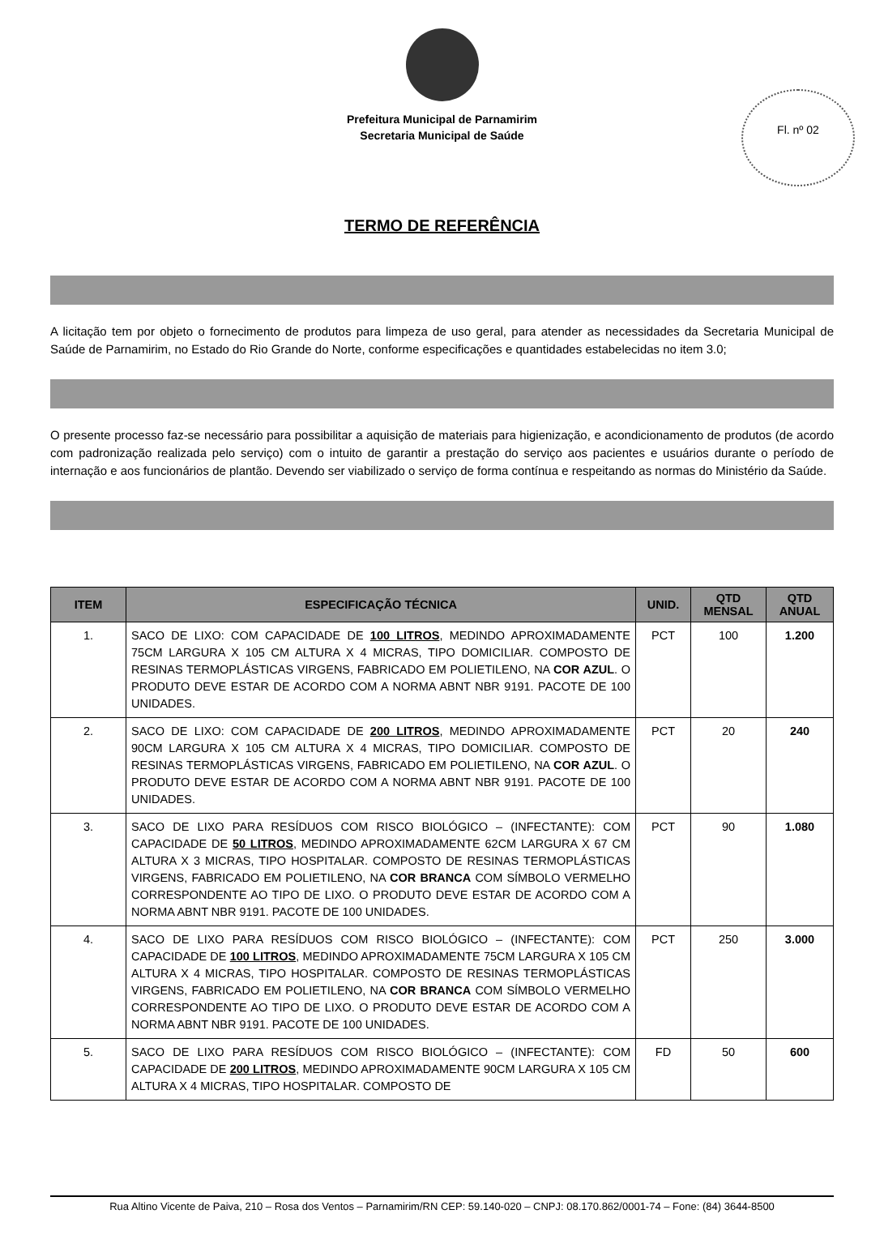Prefeitura Municipal de Parnamirim
Secretaria Municipal de Saúde
Fl. nº 02
TERMO DE REFERÊNCIA
A licitação tem por objeto o fornecimento de produtos para limpeza de uso geral, para atender as necessidades da Secretaria Municipal de Saúde de Parnamirim, no Estado do Rio Grande do Norte, conforme especificações e quantidades estabelecidas no item 3.0;
O presente processo faz-se necessário para possibilitar a aquisição de materiais para higienização, e acondicionamento de produtos (de acordo com padronização realizada pelo serviço) com o intuito de garantir a prestação do serviço aos pacientes e usuários durante o período de internação e aos funcionários de plantão. Devendo ser viabilizado o serviço de forma contínua e respeitando as normas do Ministério da Saúde.
| ITEM | ESPECIFICAÇÃO TÉCNICA | UNID. | QTD MENSAL | QTD ANUAL |
| --- | --- | --- | --- | --- |
| 1. | SACO DE LIXO: COM CAPACIDADE DE 100 LITROS , MEDINDO APROXIMADAMENTE 75CM LARGURA X 105 CM ALTURA X 4 MICRAS, TIPO DOMICILIAR. COMPOSTO DE RESINAS TERMOPLÁSTICAS VIRGENS, FABRICADO EM POLIETILENO, NA COR AZUL . O PRODUTO DEVE ESTAR DE ACORDO COM A NORMA ABNT NBR 9191. PACOTE DE 100 UNIDADES. | PCT | 100 | 1.200 |
| 2. | SACO DE LIXO: COM CAPACIDADE DE 200 LITROS , MEDINDO APROXIMADAMENTE 90CM LARGURA X 105 CM ALTURA X 4 MICRAS, TIPO DOMICILIAR. COMPOSTO DE RESINAS TERMOPLÁSTICAS VIRGENS, FABRICADO EM POLIETILENO, NA COR AZUL . O PRODUTO DEVE ESTAR DE ACORDO COM A NORMA ABNT NBR 9191. PACOTE DE 100 UNIDADES. | PCT | 20 | 240 |
| 3. | SACO DE LIXO PARA RESÍDUOS COM RISCO BIOLÓGICO – (INFECTANTE): COM CAPACIDADE DE 50 LITROS , MEDINDO APROXIMADAMENTE 62CM LARGURA X 67 CM ALTURA X 3 MICRAS, TIPO HOSPITALAR. COMPOSTO DE RESINAS TERMOPLÁSTICAS VIRGENS, FABRICADO EM POLIETILENO, NA COR BRANCA COM SÍMBOLO VERMELHO CORRESPONDENTE AO TIPO DE LIXO. O PRODUTO DEVE ESTAR DE ACORDO COM A NORMA ABNT NBR 9191. PACOTE DE 100 UNIDADES. | PCT | 90 | 1.080 |
| 4. | SACO DE LIXO PARA RESÍDUOS COM RISCO BIOLÓGICO – (INFECTANTE): COM CAPACIDADE DE 100 LITROS , MEDINDO APROXIMADAMENTE 75CM LARGURA X 105 CM ALTURA X 4 MICRAS, TIPO HOSPITALAR. COMPOSTO DE RESINAS TERMOPLÁSTICAS VIRGENS, FABRICADO EM POLIETILENO, NA COR BRANCA COM SÍMBOLO VERMELHO CORRESPONDENTE AO TIPO DE LIXO. O PRODUTO DEVE ESTAR DE ACORDO COM A NORMA ABNT NBR 9191. PACOTE DE 100 UNIDADES. | PCT | 250 | 3.000 |
| 5. | SACO DE LIXO PARA RESÍDUOS COM RISCO BIOLÓGICO – (INFECTANTE): COM CAPACIDADE DE 200 LITROS , MEDINDO APROXIMADAMENTE 90CM LARGURA X 105 CM ALTURA X 4 MICRAS, TIPO HOSPITALAR. COMPOSTO DE | FD | 50 | 600 |
Rua Altino Vicente de Paiva, 210 – Rosa dos Ventos – Parnamirim/RN CEP: 59.140-020 – CNPJ: 08.170.862/0001-74 – Fone: (84) 3644-8500